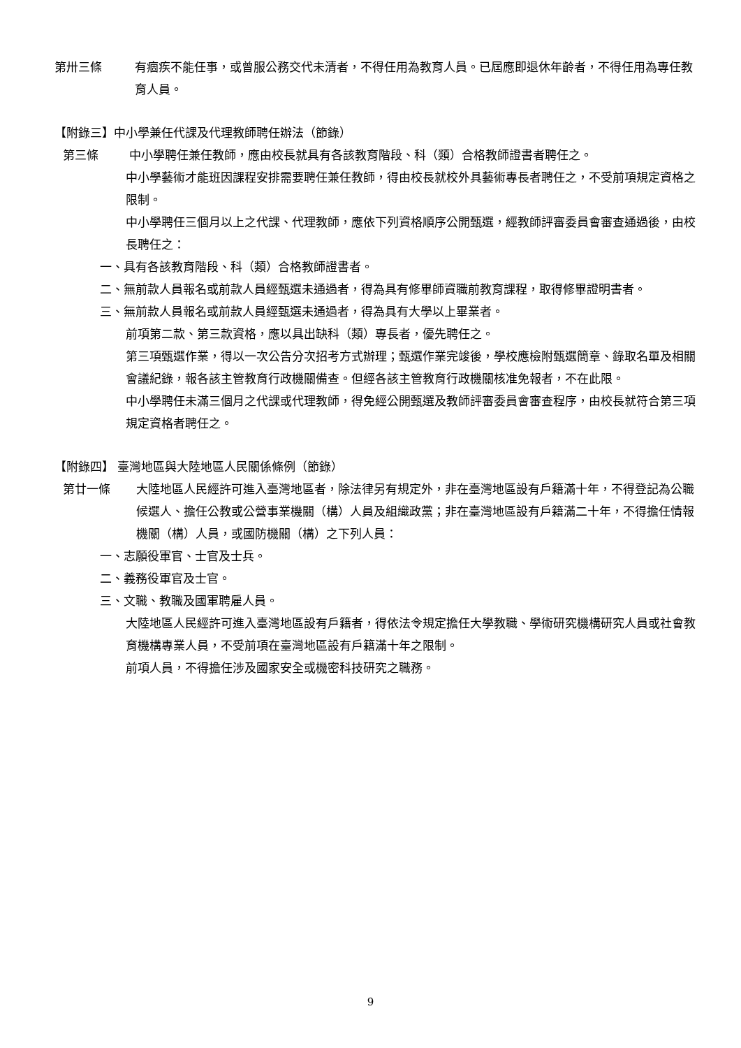第卅三條 有痼疾不能任事，或曾服公務交代未清者，不得任用為教育人員。已屆應即退休年齡者，不得任用為專任教育人員。
【附錄三】中小學兼任代課及代理教師聘任辦法（節錄）
第三條 中小學聘任兼任教師，應由校長就具有各該教育階段、科（類）合格教師證書者聘任之。
中小學藝術才能班因課程安排需要聘任兼任教師，得由校長就校外具藝術專長者聘任之，不受前項規定資格之限制。
中小學聘任三個月以上之代課、代理教師，應依下列資格順序公開甄選，經教師評審委員會審查通過後，由校長聘任之：
一、具有各該教育階段、科（類）合格教師證書者。
二、無前款人員報名或前款人員經甄選未通過者，得為具有修畢師資職前教育課程，取得修畢證明書者。
三、無前款人員報名或前款人員經甄選未通過者，得為具有大學以上畢業者。
前項第二款、第三款資格，應以具出缺科（類）專長者，優先聘任之。
第三項甄選作業，得以一次公告分次招考方式辦理；甄選作業完竣後，學校應檢附甄選簡章、錄取名單及相關會議紀錄，報各該主管教育行政機關備查。但經各該主管教育行政機關核准免報者，不在此限。
中小學聘任未滿三個月之代課或代理教師，得免經公開甄選及教師評審委員會審查程序，由校長就符合第三項規定資格者聘任之。
【附錄四】 臺灣地區與大陸地區人民關係條例（節錄）
第廿一條 大陸地區人民經許可進入臺灣地區者，除法律另有規定外，非在臺灣地區設有戶籍滿十年，不得登記為公職候選人、擔任公教或公營事業機關（構）人員及組織政黨；非在臺灣地區設有戶籍滿二十年，不得擔任情報機關（構）人員，或國防機關（構）之下列人員：
一、志願役軍官、士官及士兵。
二、義務役軍官及士官。
三、文職、教職及國軍聘雇人員。
大陸地區人民經許可進入臺灣地區設有戶籍者，得依法令規定擔任大學教職、學術研究機構研究人員或社會教育機構專業人員，不受前項在臺灣地區設有戶籍滿十年之限制。
前項人員，不得擔任涉及國家安全或機密科技研究之職務。
9